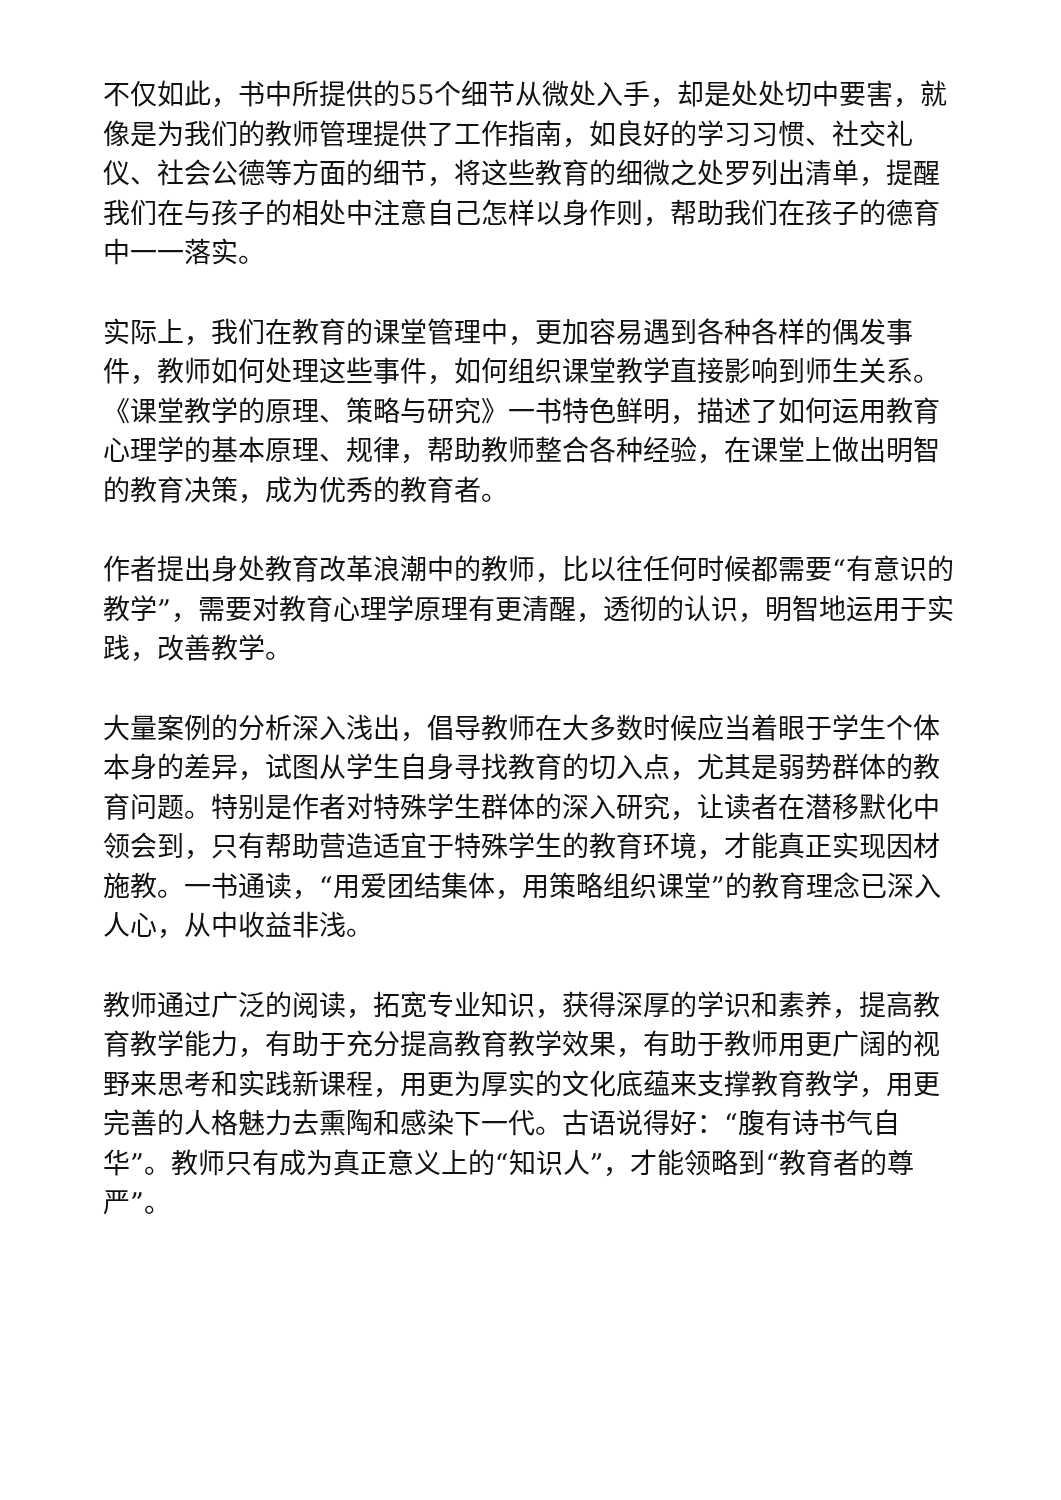不仅如此，书中所提供的55个细节从微处入手，却是处处切中要害，就像是为我们的教师管理提供了工作指南，如良好的学习习惯、社交礼仪、社会公德等方面的细节，将这些教育的细微之处罗列出清单，提醒我们在与孩子的相处中注意自己怎样以身作则，帮助我们在孩子的德育中一一落实。
实际上，我们在教育的课堂管理中，更加容易遇到各种各样的偶发事件，教师如何处理这些事件，如何组织课堂教学直接影响到师生关系。《课堂教学的原理、策略与研究》一书特色鲜明，描述了如何运用教育心理学的基本原理、规律，帮助教师整合各种经验，在课堂上做出明智的教育决策，成为优秀的教育者。
作者提出身处教育改革浪潮中的教师，比以往任何时候都需要“有意识的教学”，需要对教育心理学原理有更清醒，透彻的认识，明智地运用于实践，改善教学。
大量案例的分析深入浅出，倡导教师在大多数时候应当着眼于学生个体本身的差异，试图从学生自身寻找教育的切入点，尤其是弱势群体的教育问题。特别是作者对特殊学生群体的深入研究，让读者在潜移默化中领会到，只有帮助营造适宜于特殊学生的教育环境，才能真正实现因材施教。一书通读，“用爱团结集体，用策略组织课堂”的教育理念已深入人心，从中收益非浅。
教师通过广泛的阅读，拓宽专业知识，获得深厚的学识和素养，提高教育教学能力，有助于充分提高教育教学效果，有助于教师用更广阔的视野来思考和实践新课程，用更为厚实的文化底蕴来支撑教育教学，用更完善的人格魅力去熏陶和感染下一代。古语说得好：“腹有诗书气自华”。教师只有成为真正意义上的“知识人”，才能领略到“教育者的尊严”。